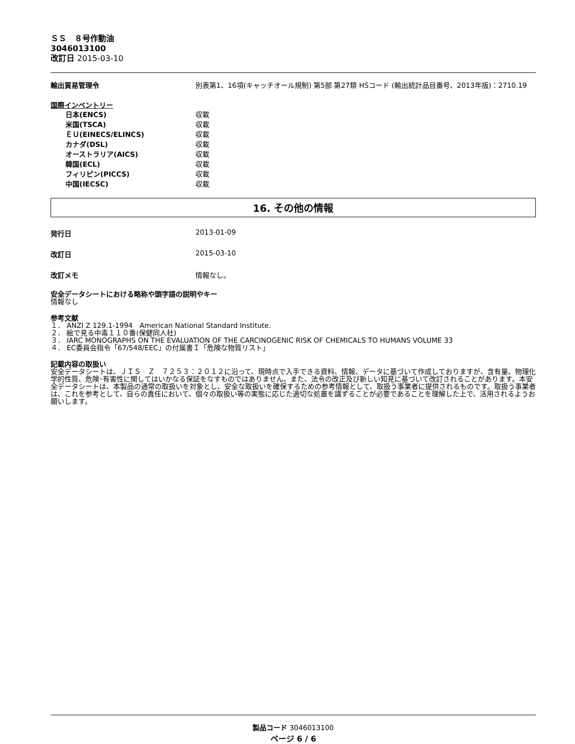ＳＳ　８号作動油
3046013100
改訂日 2015-03-10
輸出貿易管理令 別表第1、16項(キャッチオール規制) 第5部 第27類 HSコード (輸出統計品目番号、2013年版)：2710.19
国際インベントリー
日本(ENCS) 収載
米国(TSCA) 収載
ＥＵ(EINECS/ELINCS) 収載
カナダ(DSL) 収載
オーストラリア(AICS) 収載
韓国(ECL) 収載
フィリピン(PICCS) 収載
中国(IECSC) 収載
16. その他の情報
発行日 2013-01-09
改訂日 2015-03-10
改訂メモ 情報なし。
安全データシートにおける略称や頭字語の説明やキー
情報なし
参考文献
１． ANZI Z 129.1-1994　American National Standard Institute.
２． 絵で見る中毒１１０番(保健同人社)
３． IARC MONOGRAPHS ON THE EVALUATION OF THE CARCINOGENIC RISK OF CHEMICALS TO HUMANS VOLUME 33
４． EC委員会指令「67/548/EEC」の付属書Ｉ「危険な物質リスト」
記載内容の取扱い
安全データシートは、ＪＩＳ　Ｚ　７２５３：２０１２に沿って、現時点で入手できる資料、情報、データに基づいて作成しておりますが、含有量、物理化学的性質、危険･有害性に関してはいかなる保証をなすものではありません。また、法令の改正及び新しい知見に基づいて改訂されることがあります。本安全データシートは、本製品の通常の取扱いを対象とし、安全な取扱いを確保するための参考情報として、取扱う事業者に提供されるものです。取扱う事業者は、これを参考として、自らの責任において、個々の取扱い等の実態に応じた適切な処置を講ずることが必要であることを理解した上で、活用されるようお願いします。
製品コード 3046013100
ページ 6 / 6